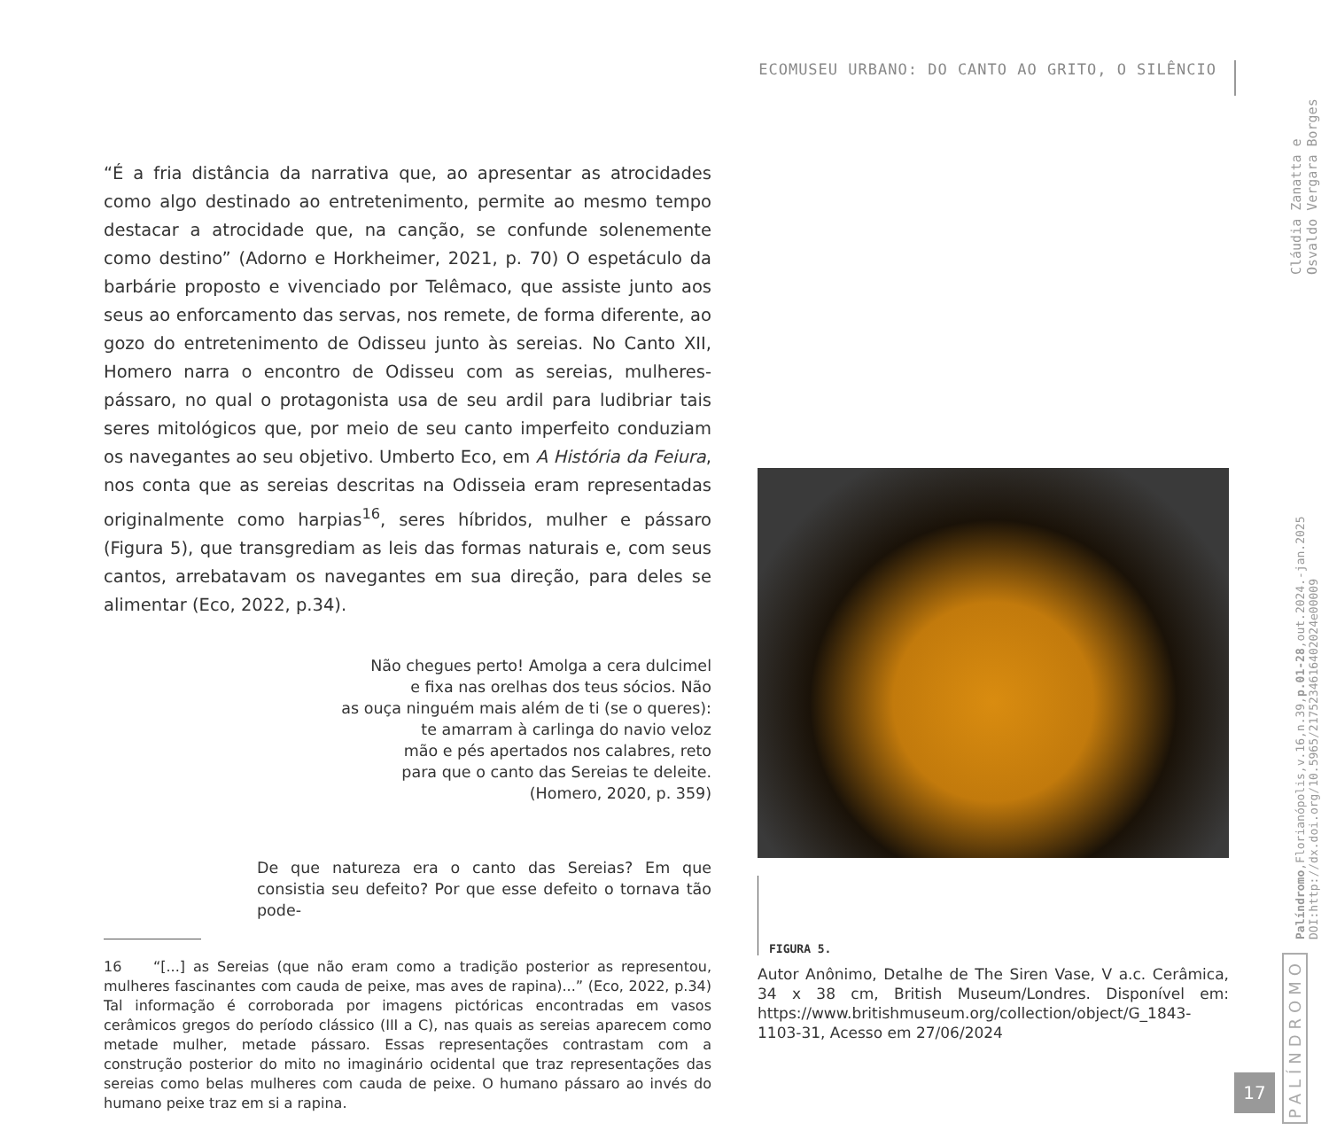ECOMUSEU URBANO: DO CANTO AO GRITO, O SILÊNCIO
Cláudia Zanatta e
Osvaldo Vergara Borges
Palíndromo,Florianópolis,v.16,n.39,p.01-28,out.2024.-jan.2025
DOI:http://dx.doi.org/10.5965/2175234616402024e00009
“É a fria distância da narrativa que, ao apresentar as atrocidades como algo destinado ao entretenimento, permite ao mesmo tempo destacar a atrocidade que, na canção, se confunde solenemente como destino” (Adorno e Horkheimer, 2021, p. 70) O espetáculo da barbárie proposto e vivenciado por Telêmaco, que assiste junto aos seus ao enforcamento das servas, nos remete, de forma diferente, ao gozo do entretenimento de Odisseu junto às sereias. No Canto XII, Homero narra o encontro de Odisseu com as sereias, mulheres-pássaro, no qual o protagonista usa de seu ardil para ludibriar tais seres mitológicos que, por meio de seu canto imperfeito conduziam os navegantes ao seu objetivo. Umberto Eco, em A História da Feiura, nos conta que as sereias descritas na Odisseia eram representadas originalmente como harpias<sup>16</sup>, seres híbridos, mulher e pássaro (Figura 5), que transgrediam as leis das formas naturais e, com seus cantos, arrebatavam os navegantes em sua direção, para deles se alimentar (Eco, 2022, p.34).
Não chegues perto! Amolga a cera dulcimel
e fixa nas orelhas dos teus sócios. Não
as ouça ninguém mais além de ti (se o queres):
te amarram à carlinga do navio veloz
mão e pés apertados nos calabres, reto
para que o canto das Sereias te deleite.
(Homero, 2020, p. 359)
De que natureza era o canto das Sereias? Em que consistia seu defeito? Por que esse defeito o tornava tão pode-
16 “[...] as Sereias (que não eram como a tradição posterior as representou, mulheres fascinantes com cauda de peixe, mas aves de rapina)...” (Eco, 2022, p.34) Tal informação é corroborada por imagens pictóricas encontradas em vasos cerâmicos gregos do período clássico (III a C), nas quais as sereias aparecem como metade mulher, metade pássaro. Essas representações contrastam com a construção posterior do mito no imaginário ocidental que traz representações das sereias como belas mulheres com cauda de peixe. O humano pássaro ao invés do humano peixe traz em si a rapina.
FIGURA 5.
Autor Anônimo, Detalhe de The Siren Vase, V a.c. Cerâmica, 34 x 38 cm, British Museum/Londres. Disponível em: https://www.britishmuseum.org/collection/object/G_1843-1103-31, Acesso em 27/06/2024
17
PALÍNDROMO